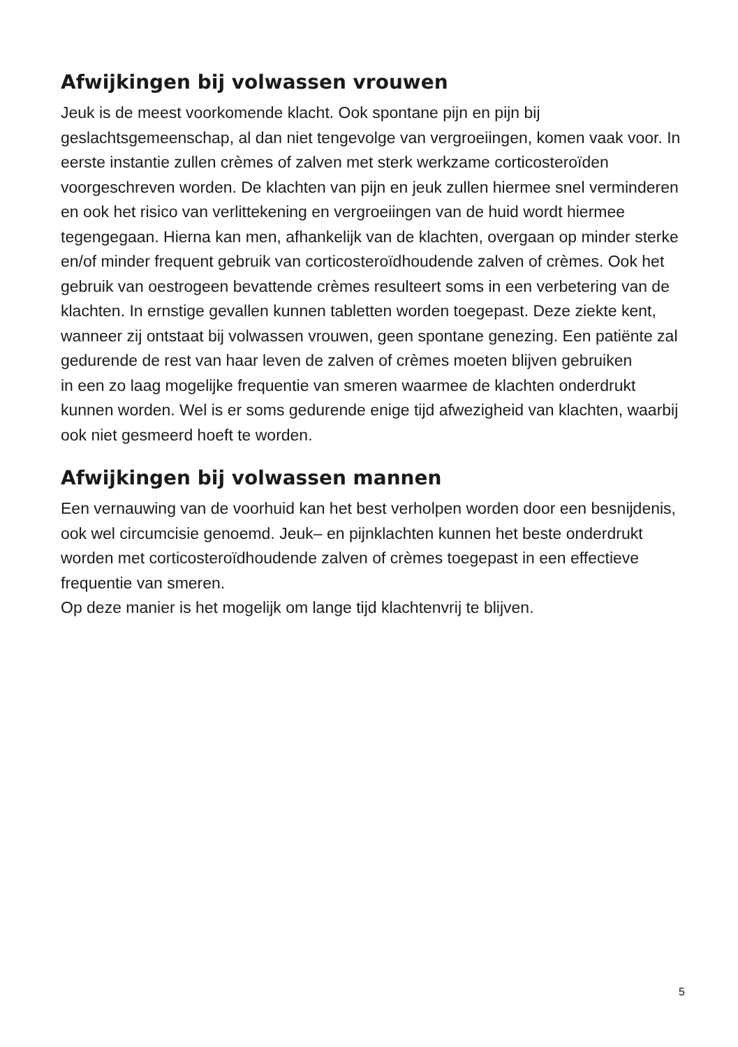Afwijkingen bij volwassen vrouwen
Jeuk is de meest voorkomende klacht. Ook spontane pijn en pijn bij geslachtsgemeenschap, al dan niet tengevolge van vergroeiingen, komen vaak voor. In eerste instantie zullen crèmes of zalven met sterk werkzame corticosteroïden voorgeschreven worden. De klachten van pijn en jeuk zullen hiermee snel verminderen en ook het risico van verlittekening en vergroeiingen van de huid wordt hiermee tegengegaan. Hierna kan men, afhankelijk van de klachten, overgaan op minder sterke en/of minder frequent gebruik van corticosteroïdhoudende zalven of crèmes. Ook het gebruik van oestrogeen bevattende crèmes resulteert soms in een verbetering van de klachten. In ernstige gevallen kunnen tabletten worden toegepast. Deze ziekte kent, wanneer zij ontstaat bij volwassen vrouwen, geen spontane genezing. Een patiënte zal gedurende de rest van haar leven de zalven of crèmes moeten blijven gebruiken
in een zo laag mogelijke frequentie van smeren waarmee de klachten onderdrukt kunnen worden. Wel is er soms gedurende enige tijd afwezigheid van klachten, waarbij ook niet gesmeerd hoeft te worden.
Afwijkingen bij volwassen mannen
Een vernauwing van de voorhuid kan het best verholpen worden door een besnijdenis, ook wel circumcisie genoemd. Jeuk– en pijnklachten kunnen het beste onderdrukt worden met corticosteroïdhoudende zalven of crèmes toegepast in een effectieve frequentie van smeren.
Op deze manier is het mogelijk om lange tijd klachtenvrij te blijven.
5